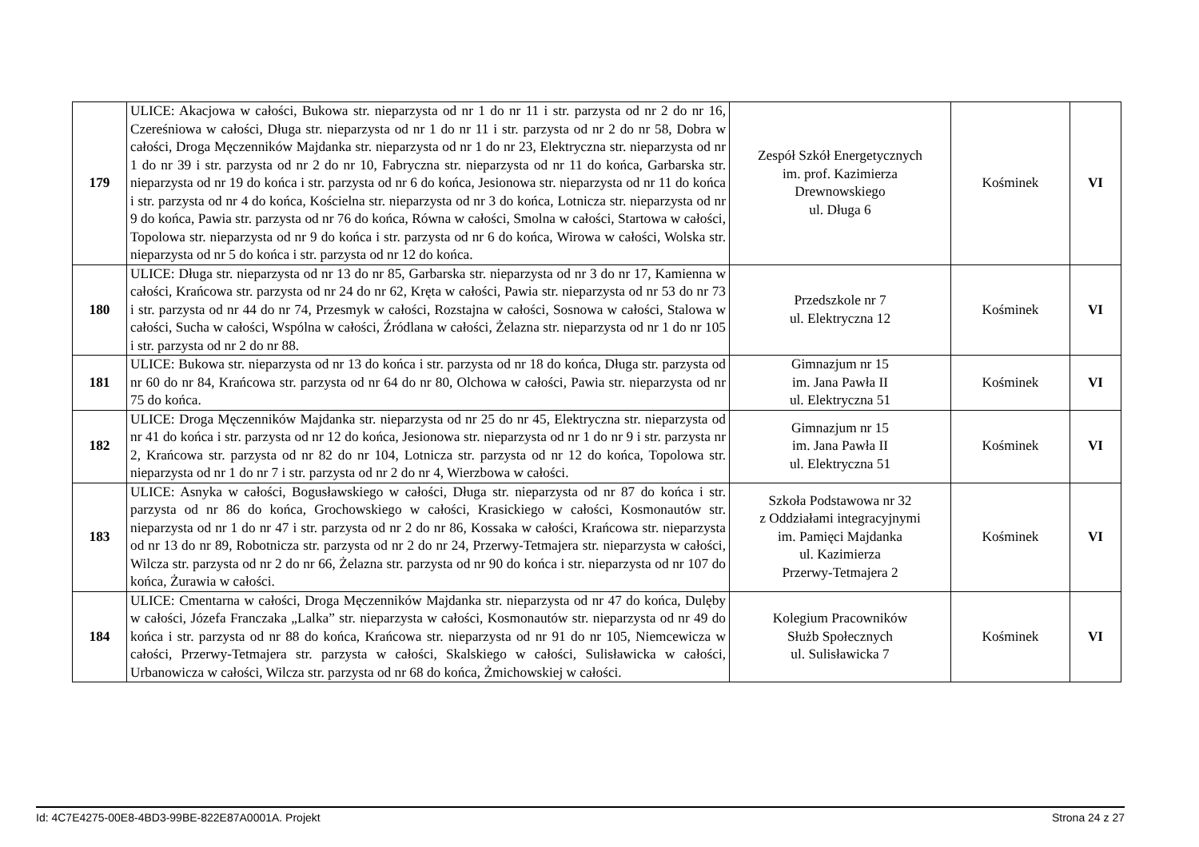| 179 | ULICE: Akacjowa w całości, Bukowa str. nieparzysta od nr 1 do nr 11 i str. parzysta od nr 2 do nr 16, Czereśniowa w całości, Długa str. nieparzysta od nr 1 do nr 11 i str. parzysta od nr 2 do nr 58, Dobra w całości, Droga Męczenników Majdanka str. nieparzysta od nr 1 do nr 23, Elektryczna str. nieparzysta od nr 1 do nr 39 i str. parzysta od nr 2 do nr 10, Fabryczna str. nieparzysta od nr 11 do końca, Garbarska str. nieparzysta od nr 19 do końca i str. parzysta od nr 6 do końca, Jesionowa str. nieparzysta od nr 11 do końca i str. parzysta od nr 4 do końca, Kościelna str. nieparzysta od nr 3 do końca, Lotnicza str. nieparzysta od nr 9 do końca, Pawia str. parzysta od nr 76 do końca, Równa w całości, Smolna w całości, Startowa w całości, Topolowa str. nieparzysta od nr 9 do końca i str. parzysta od nr 6 do końca, Wirowa w całości, Wolska str. nieparzysta od nr 5 do końca i str. parzysta od nr 12 do końca. | Zespół Szkół Energetycznych im. prof. Kazimierza Drewnowskiego ul. Długa 6 | Kośminek | VI |
| 180 | ULICE: Długa str. nieparzysta od nr 13 do nr 85, Garbarska str. nieparzysta od nr 3 do nr 17, Kamienna w całości, Krańcowa str. parzysta od nr 24 do nr 62, Kręta w całości, Pawia str. nieparzysta od nr 53 do nr 73 i str. parzysta od nr 44 do nr 74, Przesmyk w całości, Rozstajna w całości, Sosnowa w całości, Stalowa w całości, Sucha w całości, Wspólna w całości, Źródlana w całości, Żelazna str. nieparzysta od nr 1 do nr 105 i str. parzysta od nr 2 do nr 88. | Przedszkole nr 7 ul. Elektryczna 12 | Kośminek | VI |
| 181 | ULICE: Bukowa str. nieparzysta od nr 13 do końca i str. parzysta od nr 18 do końca, Długa str. parzysta od nr 60 do nr 84, Krańcowa str. parzysta od nr 64 do nr 80, Olchowa w całości, Pawia str. nieparzysta od nr 75 do końca. | Gimnazjum nr 15 im. Jana Pawła II ul. Elektryczna 51 | Kośminek | VI |
| 182 | ULICE: Droga Męczenników Majdanka str. nieparzysta od nr 25 do nr 45, Elektryczna str. nieparzysta od nr 41 do końca i str. parzysta od nr 12 do końca, Jesionowa str. nieparzysta od nr 1 do nr 9 i str. parzysta nr 2, Krańcowa str. parzysta od nr 82 do nr 104, Lotnicza str. parzysta od nr 12 do końca, Topolowa str. nieparzysta od nr 1 do nr 7 i str. parzysta od nr 2 do nr 4, Wierzbowa w całości. | Gimnazjum nr 15 im. Jana Pawła II ul. Elektryczna 51 | Kośminek | VI |
| 183 | ULICE: Asnyka w całości, Bogusławskiego w całości, Długa str. nieparzysta od nr 87 do końca i str. parzysta od nr 86 do końca, Grochowskiego w całości, Krasickiego w całości, Kosmonautów str. nieparzysta od nr 1 do nr 47 i str. parzysta od nr 2 do nr 86, Kossaka w całości, Krańcowa str. nieparzysta od nr 13 do nr 89, Robotnicza str. parzysta od nr 2 do nr 24, Przerwy-Tetmajera str. nieparzysta w całości, Wilcza str. parzysta od nr 2 do nr 66, Żelazna str. parzysta od nr 90 do końca i str. nieparzysta od nr 107 do końca, Żurawia w całości. | Szkoła Podstawowa nr 32 z Oddziałami integracyjnymi im. Pamięci Majdanka ul. Kazimierza Przerwy-Tetmajera 2 | Kośminek | VI |
| 184 | ULICE: Cmentarna w całości, Droga Męczenników Majdanka str. nieparzysta od nr 47 do końca, Dulęby w całości, Józefa Franczaka „Lalka” str. nieparzysta w całości, Kosmonautów str. nieparzysta od nr 49 do końca i str. parzysta od nr 88 do końca, Krańcowa str. nieparzysta od nr 91 do nr 105, Niemcewicza w całości, Przerwy-Tetmajera str. parzysta w całości, Skalskiego w całości, Sulisławicka w całości, Urbanowicza w całości, Wilcza str. parzysta od nr 68 do końca, Żmichowskiej w całości. | Kolegium Pracowników Służb Społecznych ul. Sulisławicka 7 | Kośminek | VI |
Id: 4C7E4275-00E8-4BD3-99BE-822E87A0001A. Projekt Strona 24 z 27